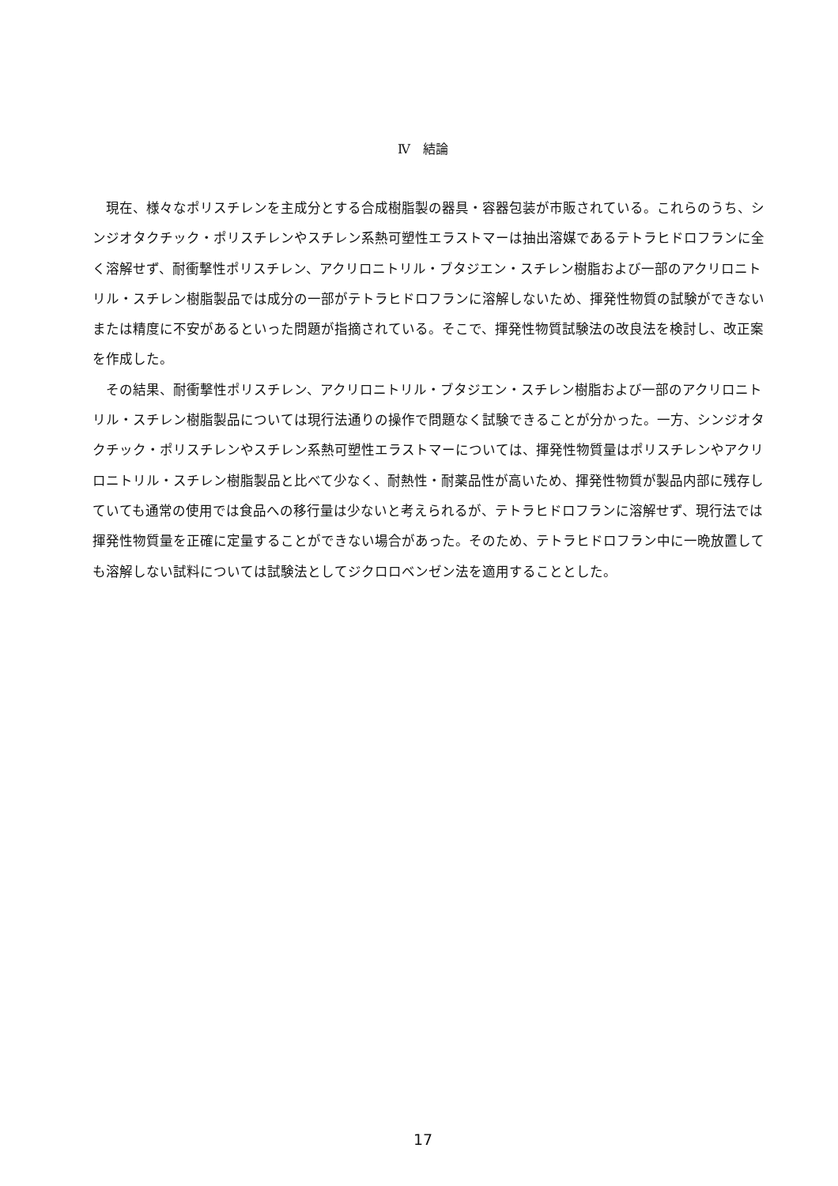Ⅳ　結論
現在、様々なポリスチレンを主成分とする合成樹脂製の器具・容器包装が市販されている。これらのうち、シンジオタクチック・ポリスチレンやスチレン系熱可塑性エラストマーは抽出溶媒であるテトラヒドロフランに全く溶解せず、耐衝撃性ポリスチレン、アクリロニトリル・ブタジエン・スチレン樹脂および一部のアクリロニトリル・スチレン樹脂製品では成分の一部がテトラヒドロフランに溶解しないため、揮発性物質の試験ができないまたは精度に不安があるといった問題が指摘されている。そこで、揮発性物質試験法の改良法を検討し、改正案を作成した。
その結果、耐衝撃性ポリスチレン、アクリロニトリル・ブタジエン・スチレン樹脂および一部のアクリロニトリル・スチレン樹脂製品については現行法通りの操作で問題なく試験できることが分かった。一方、シンジオタクチック・ポリスチレンやスチレン系熱可塑性エラストマーについては、揮発性物質量はポリスチレンやアクリロニトリル・スチレン樹脂製品と比べて少なく、耐熱性・耐薬品性が高いため、揮発性物質が製品内部に残存していても通常の使用では食品への移行量は少ないと考えられるが、テトラヒドロフランに溶解せず、現行法では揮発性物質量を正確に定量することができない場合があった。そのため、テトラヒドロフラン中に一晩放置しても溶解しない試料については試験法としてジクロロベンゼン法を適用することとした。
17